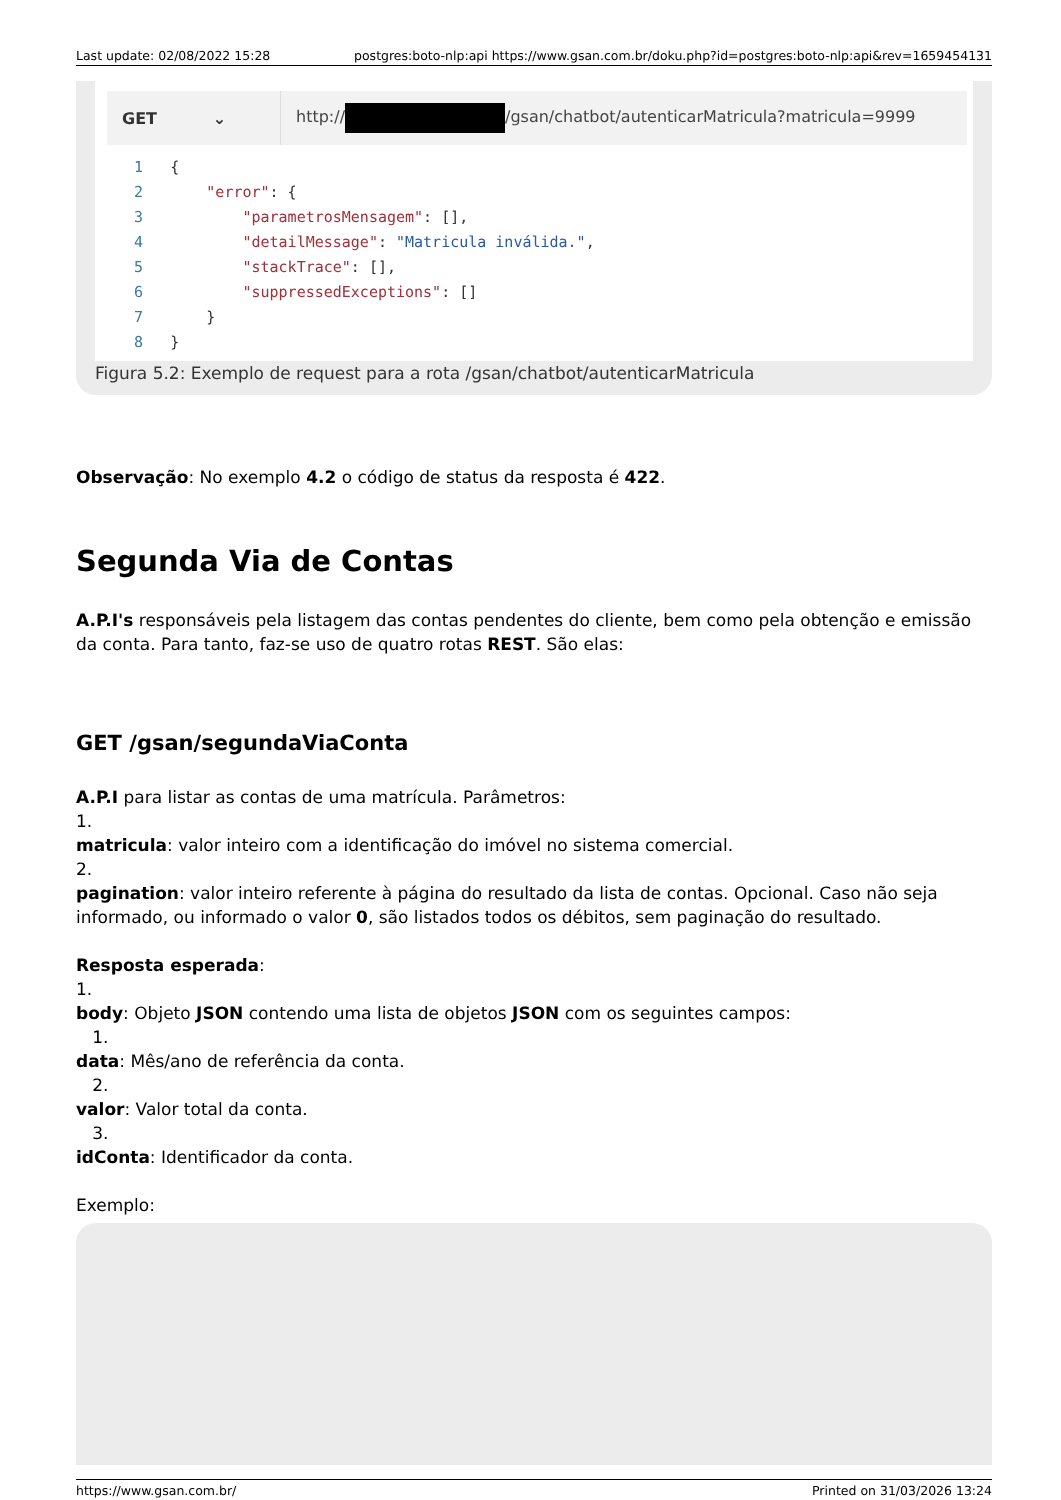Last update: 02/08/2022 15:28 postgres:boto-nlp:api https://www.gsan.com.br/doku.php?id=postgres:boto-nlp:api&rev=1659454131
GET ⌄
http:// /gsan/chatbot/autenticarMatricula?matricula=9999
   1   {
   2       "error": {
   3           "parametrosMensagem": [],
   4           "detailMessage": "Matricula inválida.",
   5           "stackTrace": [],
   6           "suppressedExceptions": []
   7       }
   8   }
Figura 5.2: Exemplo de request para a rota /gsan/chatbot/autenticarMatricula
Observação: No exemplo 4.2 o código de status da resposta é 422.
Segunda Via de Contas
A.P.I's responsáveis pela listagem das contas pendentes do cliente, bem como pela obtenção e emissão da conta. Para tanto, faz-se uso de quatro rotas REST. São elas:
GET /gsan/segundaViaConta
A.P.I para listar as contas de uma matrícula. Parâmetros:
1.
matricula: valor inteiro com a identificação do imóvel no sistema comercial.
2.
pagination: valor inteiro referente à página do resultado da lista de contas. Opcional. Caso não seja informado, ou informado o valor 0, são listados todos os débitos, sem paginação do resultado.
Resposta esperada:
1.
body: Objeto JSON contendo uma lista de objetos JSON com os seguintes campos:
1.
data: Mês/ano de referência da conta.
2.
valor: Valor total da conta.
3.
idConta: Identificador da conta.
Exemplo:
https://www.gsan.com.br/ Printed on 31/03/2026 13:24